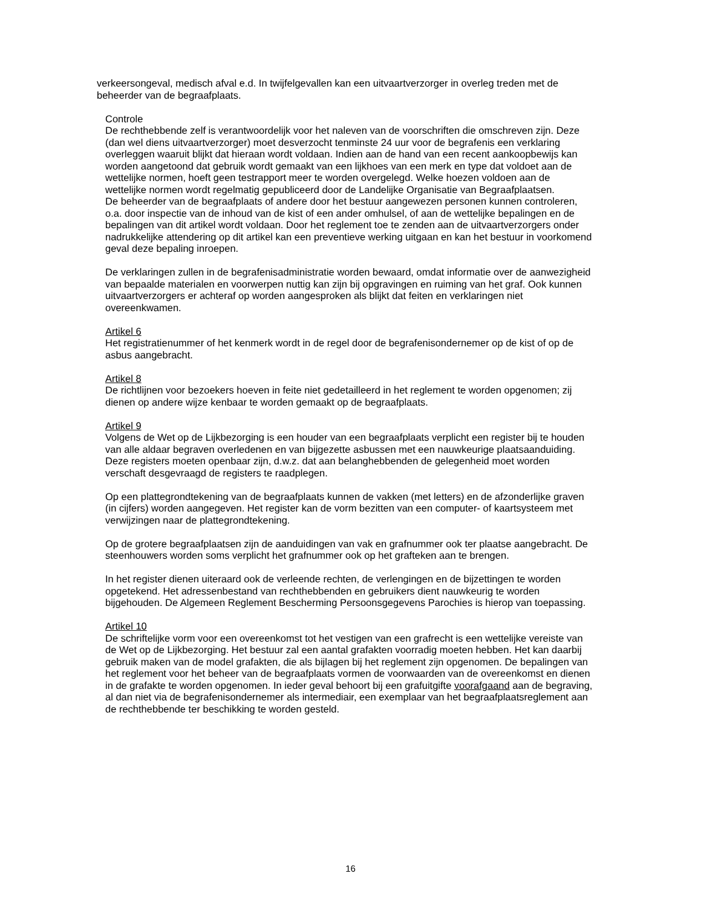verkeersongeval, medisch afval e.d. In twijfelgevallen kan een uitvaartverzorger in overleg treden met de beheerder van de begraafplaats.
Controle
De rechthebbende zelf is verantwoordelijk voor het naleven van de voorschriften die omschreven zijn. Deze (dan wel diens uitvaartverzorger) moet desverzocht tenminste 24 uur voor de begrafenis een verklaring overleggen waaruit blijkt dat hieraan wordt voldaan. Indien aan de hand van een recent aankoopbewijs kan worden aangetoond dat gebruik wordt gemaakt van een lijkhoes van een merk en type dat voldoet aan de wettelijke normen, hoeft geen testrapport meer te worden overgelegd. Welke hoezen voldoen aan de wettelijke normen wordt regelmatig gepubliceerd door de Landelijke Organisatie van Begraafplaatsen.
De beheerder van de begraafplaats of andere door het bestuur aangewezen personen kunnen controleren, o.a. door inspectie van de inhoud van de kist of een ander omhulsel, of aan de wettelijke bepalingen en de bepalingen van dit artikel wordt voldaan. Door het reglement toe te zenden aan de uitvaartverzorgers onder nadrukkelijke attendering op dit artikel kan een preventieve werking uitgaan en kan het bestuur in voorkomend geval deze bepaling inroepen.
De verklaringen zullen in de begrafenisadministratie worden bewaard, omdat informatie over de aanwezigheid van bepaalde materialen en voorwerpen nuttig kan zijn bij opgravingen en ruiming van het graf. Ook kunnen uitvaartverzorgers er achteraf op worden aangesproken als blijkt dat feiten en verklaringen niet overeenkwamen.
Artikel 6
Het registratienummer of het kenmerk wordt in de regel door de begrafenisondernemer op de kist of op de asbus aangebracht.
Artikel 8
De richtlijnen voor bezoekers hoeven in feite niet gedetailleerd in het reglement te worden opgenomen; zij dienen op andere wijze kenbaar te worden gemaakt op de begraafplaats.
Artikel 9
Volgens de Wet op de Lijkbezorging is een houder van een begraafplaats verplicht een register bij te houden van alle aldaar begraven overledenen en van bijgezette asbussen met een nauwkeurige plaatsaanduiding. Deze registers moeten openbaar zijn, d.w.z. dat aan belanghebbenden de gelegenheid moet worden verschaft desgevraagd de registers te raadplegen.
Op een plattegrondtekening van de begraafplaats kunnen de vakken (met letters) en de afzonderlijke graven (in cijfers) worden aangegeven. Het register kan de vorm bezitten van een computer- of kaartsysteem met verwijzingen naar de plattegrondtekening.
Op de grotere begraafplaatsen zijn de aanduidingen van vak en grafnummer ook ter plaatse aangebracht. De steenhouwers worden soms verplicht het grafnummer ook op het grafteken aan te brengen.
In het register dienen uiteraard ook de verleende rechten, de verlengingen en de bijzettingen te worden opgetekend. Het adressenbestand van rechthebbenden en gebruikers dient nauwkeurig te worden bijgehouden. De Algemeen Reglement Bescherming Persoonsgegevens Parochies is hierop van toepassing.
Artikel 10
De schriftelijke vorm voor een overeenkomst tot het vestigen van een grafrecht is een wettelijke vereiste van de Wet op de Lijkbezorging. Het bestuur zal een aantal grafakten voorradig moeten hebben. Het kan daarbij gebruik maken van de model grafakten, die als bijlagen bij het reglement zijn opgenomen. De bepalingen van het reglement voor het beheer van de begraafplaats vormen de voorwaarden van de overeenkomst en dienen in de grafakte te worden opgenomen. In ieder geval behoort bij een grafuitgifte voorafgaand aan de begraving, al dan niet via de begrafenisondernemer als intermediair, een exemplaar van het begraafplaatsreglement aan de rechthebbende ter beschikking te worden gesteld.
16